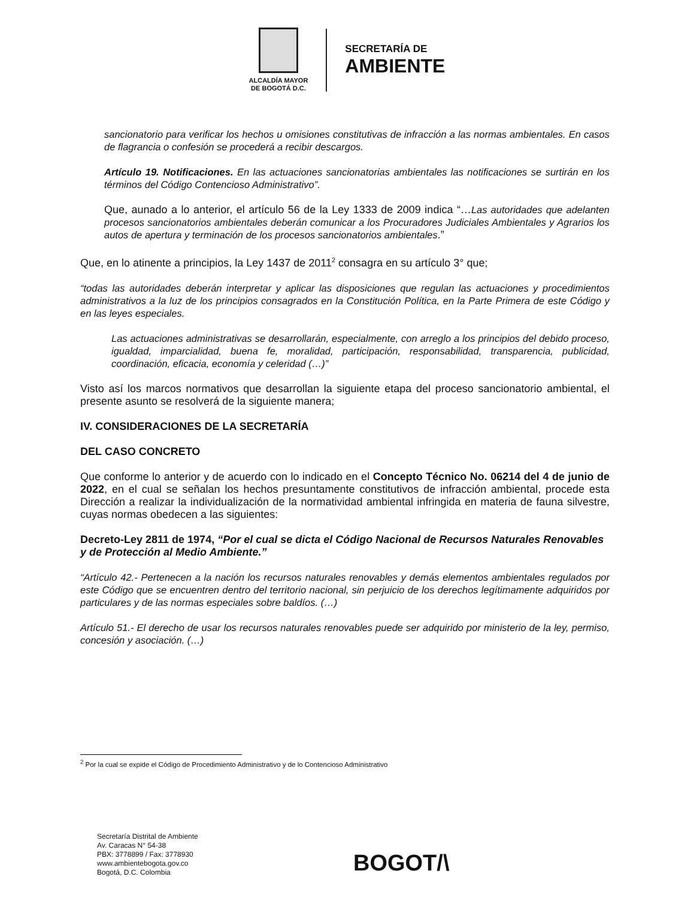ALCALDÍA MAYOR
DE BOGOTÁ D.C.
SECRETARÍA DE
AMBIENTE
sancionatorio para verificar los hechos u omisiones constitutivas de infracción a las normas ambientales. En casos de flagrancia o confesión se procederá a recibir descargos.
Artículo 19. Notificaciones. En las actuaciones sancionatorias ambientales las notificaciones se surtirán en los términos del Código Contencioso Administrativo”.
Que, aunado a lo anterior, el artículo 56 de la Ley 1333 de 2009 indica “…Las autoridades que adelanten procesos sancionatorios ambientales deberán comunicar a los Procuradores Judiciales Ambientales y Agrarios los autos de apertura y terminación de los procesos sancionatorios ambientales.”
Que, en lo atinente a principios, la Ley 1437 de 2011<sup>2</sup> consagra en su artículo 3° que;
“todas las autoridades deberán interpretar y aplicar las disposiciones que regulan las actuaciones y procedimientos administrativos a la luz de los principios consagrados en la Constitución Política, en la Parte Primera de este Código y en las leyes especiales.
Las actuaciones administrativas se desarrollarán, especialmente, con arreglo a los principios del debido proceso, igualdad, imparcialidad, buena fe, moralidad, participación, responsabilidad, transparencia, publicidad, coordinación, eficacia, economía y celeridad (…)”
Visto así los marcos normativos que desarrollan la siguiente etapa del proceso sancionatorio ambiental, el presente asunto se resolverá de la siguiente manera;
IV. CONSIDERACIONES DE LA SECRETARÍA
DEL CASO CONCRETO
Que conforme lo anterior y de acuerdo con lo indicado en el Concepto Técnico No. 06214 del 4 de junio de 2022, en el cual se señalan los hechos presuntamente constitutivos de infracción ambiental, procede esta Dirección a realizar la individualización de la normatividad ambiental infringida en materia de fauna silvestre, cuyas normas obedecen a las siguientes:
Decreto-Ley 2811 de 1974, “Por el cual se dicta el Código Nacional de Recursos Naturales Renovables y de Protección al Medio Ambiente.”
“Artículo 42.- Pertenecen a la nación los recursos naturales renovables y demás elementos ambientales regulados por este Código que se encuentren dentro del territorio nacional, sin perjuicio de los derechos legítimamente adquiridos por particulares y de las normas especiales sobre baldíos. (…)
Artículo 51.- El derecho de usar los recursos naturales renovables puede ser adquirido por ministerio de la ley, permiso, concesión y asociación. (…)
<sup>2</sup> Por la cual se expide el Código de Procedimiento Administrativo y de lo Contencioso Administrativo
Secretaría Distrital de Ambiente
Av. Caracas N° 54-38
PBX: 3778899 / Fax: 3778930
www.ambientebogota.gov.co
Bogotá, D.C. Colombia
BOGOT/\